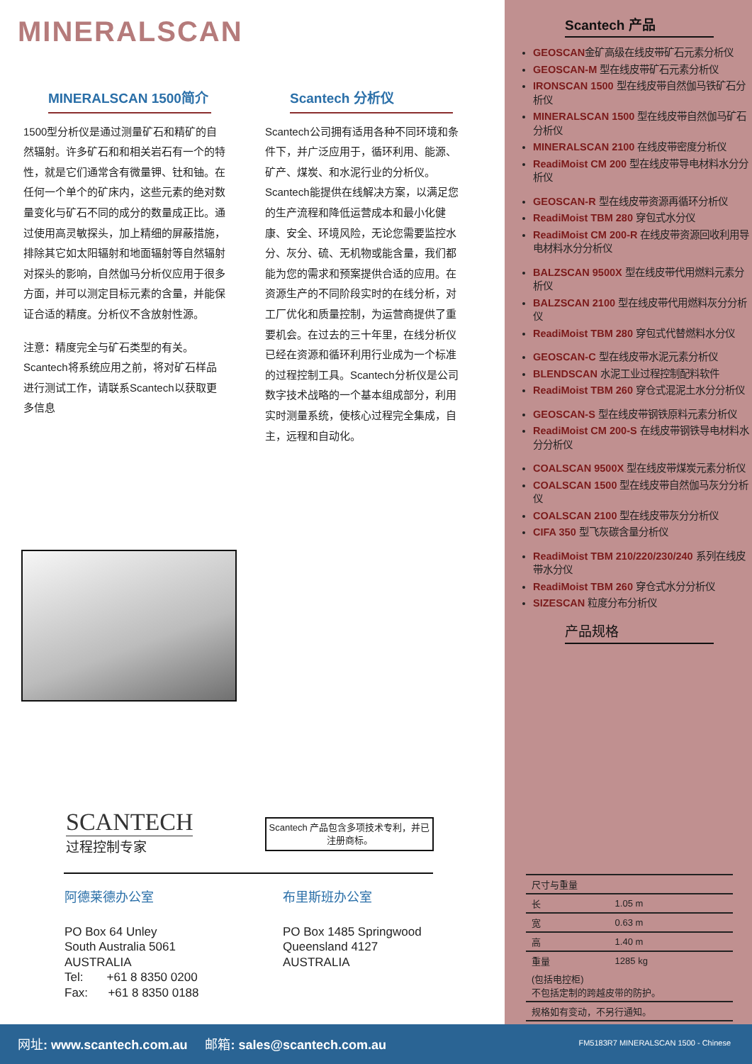MINERALSCAN
MINERALSCAN 1500简介
1500型分析仪是通过测量矿石和精矿的自然辐射。许多矿石和和相关岩石有一个的特性，就是它们通常含有微量钾、钍和铀。在任何一个单个的矿床内，这些元素的绝对数量变化与矿石不同的成分的数量成正比。通过使用高灵敏探头，加上精细的屏蔽措施，排除其它如太阳辐射和地面辐射等自然辐射对探头的影响，自然伽马分析仪应用于很多方面，并可以测定目标元素的含量，并能保证合适的精度。分析仪不含放射性源。
注意：精度完全与矿石类型的有关。Scantech将系统应用之前，将对矿石样品进行测试工作，请联系Scantech以获取更多信息
Scantech 分析仪
Scantech公司拥有适用各种不同环境和条件下，并广泛应用于，循环利用、能源、矿产、煤炭、和水泥行业的分析仪。Scantech能提供在线解决方案，以满足您的生产流程和降低运营成本和最小化健康、安全、环境风险，无论您需要监控水分、灰分、硫、无机物或能含量，我们都能为您的需求和预案提供合适的应用。在资源生产的不同阶段实时的在线分析，对工厂优化和质量控制，为运营商提供了重要机会。在过去的三十年里，在线分析仪已经在资源和循环利用行业成为一个标准的过程控制工具。Scantech分析仪是公司数字技术战略的一个基本组成部分，利用实时测量系统，使核心过程完全集成，自主，远程和自动化。
SCANTECH
过程控制专家
Scantech 产品包含多项技术专利，并已注册商标。
阿德莱德办公室
PO Box 64 Unley
South Australia 5061
AUSTRALIA
Tel: +61 8 8350 0200
Fax: +61 8 8350 0188
布里斯班办公室
PO Box 1485 Springwood
Queensland 4127
AUSTRALIA
Scantech 产品
GEOSCAN金矿高级在线皮带矿石元素分析仪
GEOSCAN-M 型在线皮带矿石元素分析仪
IRONSCAN 1500 型在线皮带自然伽马铁矿石分析仪
MINERALSCAN 1500 型在线皮带自然伽马矿石分析仪
MINERALSCAN 2100 在线皮带密度分析仪
ReadiMoist CM 200 型在线皮带导电材料水分分析仪
GEOSCAN-R 型在线皮带资源再循环分析仪
ReadiMoist TBM 280 穿包式水分仪
ReadiMoist CM 200-R 在线皮带资源回收利用导电材料水分分析仪
BALZSCAN 9500X 型在线皮带代用燃料元素分析仪
BALZSCAN 2100 型在线皮带代用燃料灰分分析仪
ReadiMoist TBM 280 穿包式代替燃料水分仪
GEOSCAN-C 型在线皮带水泥元素分析仪
BLENDSCAN 水泥工业过程控制配料软件
ReadiMoist TBM 260 穿仓式混泥土水分分析仪
GEOSCAN-S 型在线皮带钢铁原料元素分析仪
ReadiMoist CM 200-S 在线皮带钢铁导电材料水分分析仪
COALSCAN 9500X 型在线皮带煤炭元素分析仪
COALSCAN 1500 型在线皮带自然伽马灰分分析仪
COALSCAN 2100 型在线皮带灰分分析仪
CIFA 350 型飞灰碳含量分析仪
ReadiMoist TBM 210/220/230/240 系列在线皮带水分仪
ReadiMoist TBM 260 穿仓式水分分析仪
SIZESCAN 粒度分布分析仪
产品规格
| 尺寸与重量 | |
| 长 | 1.05 m |
| 宽 | 0.63 m |
| 高 | 1.40 m |
| 重量 | 1285 kg |
| (包括电控柜) 不包括定制的跨越皮带的防护。 | |
| 规格如有变动，不另行通知。 | |
网址: www.scantech.com.au 邮箱: sales@scantech.com.au
FM5183R7 MINERALSCAN 1500 - Chinese